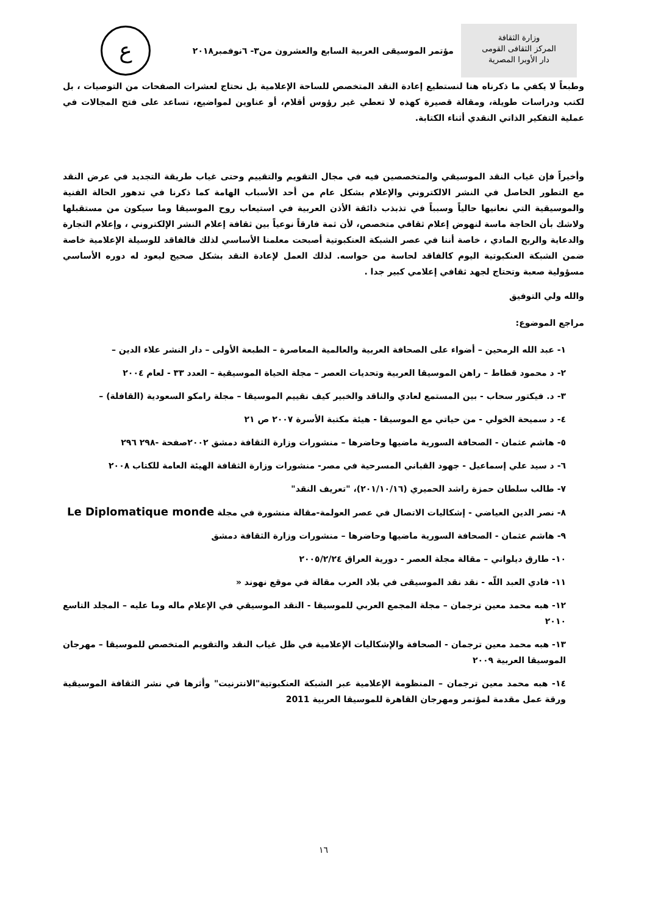وزارة الثقافة
المركز الثقافى القومى
دار الأوبرا المصرية
مؤتمر الموسيقى العربية السابع والعشرون من٣- ٦نوفمبر٢٠١٨
ع
وطبعاً لا يكفي ما ذكرناه هنا لنستطيع إعادة النقد المتخصص للساحة الإعلامية بل نحتاج لعشرات الصفحات من التوصيات ، بل لكتب ودراسات طويلة، ومقالة قصيرة كهذه لا تعطي غير رؤوس أقلام، أو عناوين لمواضيع، تساعد على فتح المجالات في عملية التفكير الذاتي النقدي أثناء الكتابة.
وأخيراً فإن غياب النقد الموسيقي والمتخصصين فيه في مجال التقويم والتقييم وحتى غياب طريقة التجديد في عرض النقد مع التطور الحاصل في النشر الالكتروني والإعلام بشكل عام من أحد الأسباب الهامة كما ذكرنا في تدهور الحالة الفنية والموسيقية التي نعانيها حالياً وسبباً في تذبذب ذائقة الأذن العربية في استيعاب روح الموسيقا وما سيكون من مستقبلها ولاشك بأن الحاجة ماسة لنهوض إعلام ثقافي متخصص، لأن ثمة فارقاً نوعياً بين ثقافة إعلام النشر الإلكتروني ، وإعلام التجارة والدعاية والربح المادي ، خاصة أننا في عصر الشبكة العنكبوتية أصبحت معلمنا الأساسي لذلك فالفاقد للوسيلة الإعلامية خاصة ضمن الشبكة العنكبوتية اليوم كالفاقد لحاسة من حواسه. لذلك العمل لإعادة النقد بشكل صحيح ليعود له دوره الأساسي مسؤولية صعبة وتحتاج لجهد ثقافي إعلامي كبير جدا .
والله ولي التوفيق
مراجع الموضوع:
١- عبد الله الرمحين – أضواء على الصحافة العربية والعالمية المعاصرة – الطبعة الأولى – دار النشر علاء الدين –
٢- د محمود قطاط – راهن الموسيقا العربية وتحديات العصر – مجلة الحياة الموسيقية – العدد ٣٣ - لعام ٢٠٠٤
٣- د. فيكتور سحاب - بين المستمع لعادي والناقد والخبير كيف نقييم الموسيقا – مجلة رامكو السعودية (القافلة) –
٤- د سميحة الخولي - من حياتي مع الموسيقا - هيئة مكتبة الأسرة ٢٠٠٧ ص ٢١
٥- هاشم عثمان - الصحافة السورية ماضيها وحاضرها – منشورات وزارة الثقافة دمشق ٢٠٠٢صفحة -٢٩٨ ٢٩٦
٦- د سيد علي إسماعيل - جهود القباني المسرحية في مصر- منشورات وزارة الثقافة الهيئة العامة للكتاب ٢٠٠٨
٧- طالب سلطان حمزة راشد الحميري (٢٠١/١٠/١٦)، "تعريف النقد"
٨- نصر الدين العياضي - إشكاليات الاتصال في عصر العولمة-مقالة منشورة في مجلة Le Diplomatique monde
٩- هاشم عثمان - الصحافة السورية ماضيها وحاضرها – منشورات وزارة الثقافة دمشق
١٠- طارق ديلواني – مقالة مجلة العصر - دورية العراق ٢٠٠٥/٢/٢٤
١١- فادي العبد اللّه - نقد نقد الموسيقى في بلاد العرب مقالة في موقع نهوند «
١٢- هبه محمد معين ترجمان – مجلة المجمع العربي للموسيقا - النقد الموسيقي في الإعلام ماله وما عليه – المجلد التاسع ٢٠١٠
١٣- هبه محمد معين ترجمان - الصحافة والإشكاليات الإعلامية في ظل غياب النقد والتقويم المتخصص للموسيقا – مهرجان الموسيقا العربية ٢٠٠٩
١٤- هبه محمد معين ترجمان – المنظومة الإعلامية عبر الشبكة العنكبوتية"الانترنيت" وأثرها في نشر الثقافة الموسيقية ورقة عمل مقدمة لمؤتمر ومهرجان القاهرة للموسيقا العربية 2011
١٦